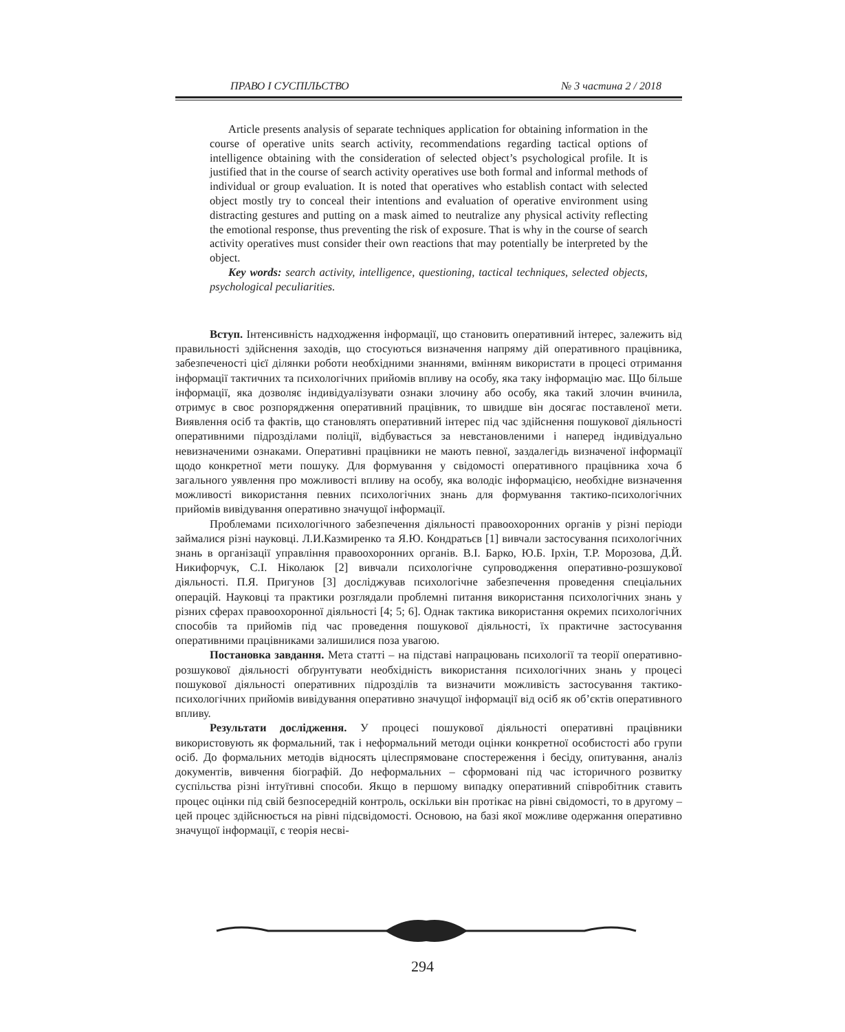ПРАВО І СУСПІЛЬСТВО № 3 частина 2 / 2018
Article presents analysis of separate techniques application for obtaining information in the course of operative units search activity, recommendations regarding tactical options of intelligence obtaining with the consideration of selected object’s psychological profile. It is justified that in the course of search activity operatives use both formal and informal methods of individual or group evaluation. It is noted that operatives who establish contact with selected object mostly try to conceal their intentions and evaluation of operative environment using distracting gestures and putting on a mask aimed to neutralize any physical activity reflecting the emotional response, thus preventing the risk of exposure. That is why in the course of search activity operatives must consider their own reactions that may potentially be interpreted by the object.
Key words: search activity, intelligence, questioning, tactical techniques, selected objects, psychological peculiarities.
Вступ. Інтенсивність надходження інформації, що становить оперативний інтерес, залежить від правильності здійснення заходів, що стосуються визначення напряму дій оперативного працівника, забезпеченості цієї ділянки роботи необхідними знаннями, вмінням використати в процесі отримання інформації тактичних та психологічних прийомів впливу на особу, яка таку інформацію має. Що більше інформації, яка дозволяє індивідуалізувати ознаки злочину або особу, яка такий злочин вчинила, отримує в своє розпорядження оперативний працівник, то швидше він досягає поставленої мети. Виявлення осіб та фактів, що становлять оперативний інтерес під час здійснення пошукової діяльності оперативними підрозділами поліції, відбувається за невстановленими і наперед індивідуально невизначеними ознаками. Оперативні працівники не мають певної, заздалегідь визначеної інформації щодо конкретної мети пошуку. Для формування у свідомості оперативного працівника хоча б загального уявлення про можливості впливу на особу, яка володіє інформацією, необхідне визначення можливості використання певних психологічних знань для формування тактико-психологічних прийомів вивідування оперативно значущої інформації.
Проблемами психологічного забезпечення діяльності правоохоронних органів у різні періоди займалися різні науковці. Л.И.Казмиренко та Я.Ю. Кондратьєв [1] вивчали застосування психологічних знань в організації управління правоохоронних органів. В.І. Барко, Ю.Б. Ірхін, Т.Р. Морозова, Д.Й. Никифорчук, С.І. Ніколаюк [2] вивчали психологічне супроводження оперативно-розшукової діяльності. П.Я. Пригунов [3] досліджував психологічне забезпечення проведення спеціальних операцій. Науковці та практики розглядали проблемні питання використання психологічних знань у різних сферах правоохоронної діяльності [4; 5; 6]. Однак тактика використання окремих психологічних способів та прийомів під час проведення пошукової діяльності, їх практичне застосування оперативними працівниками залишилися поза увагою.
Постановка завдання. Мета статті – на підставі напрацювань психології та теорії оперативно-розшукової діяльності обґрунтувати необхідність використання психологічних знань у процесі пошукової діяльності оперативних підрозділів та визначити можливість застосування тактико-психологічних прийомів вивідування оперативно значущої інформації від осіб як об’єктів оперативного впливу.
Результати дослідження. У процесі пошукової діяльності оперативні працівники використовують як формальний, так і неформальний методи оцінки конкретної особистості або групи осіб. До формальних методів відносять цілеспрямоване спостереження і бесіду, опитування, аналіз документів, вивчення біографій. До неформальних – сформовані під час історичного розвитку суспільства різні інтуїтивні способи. Якщо в першому випадку оперативний співробітник ставить процес оцінки під свій безпосередній контроль, оскільки він протікає на рівні свідомості, то в другому – цей процес здійснюється на рівні підсвідомості. Основою, на базі якої можливе одержання оперативно значущої інформації, є теорія несві-
294